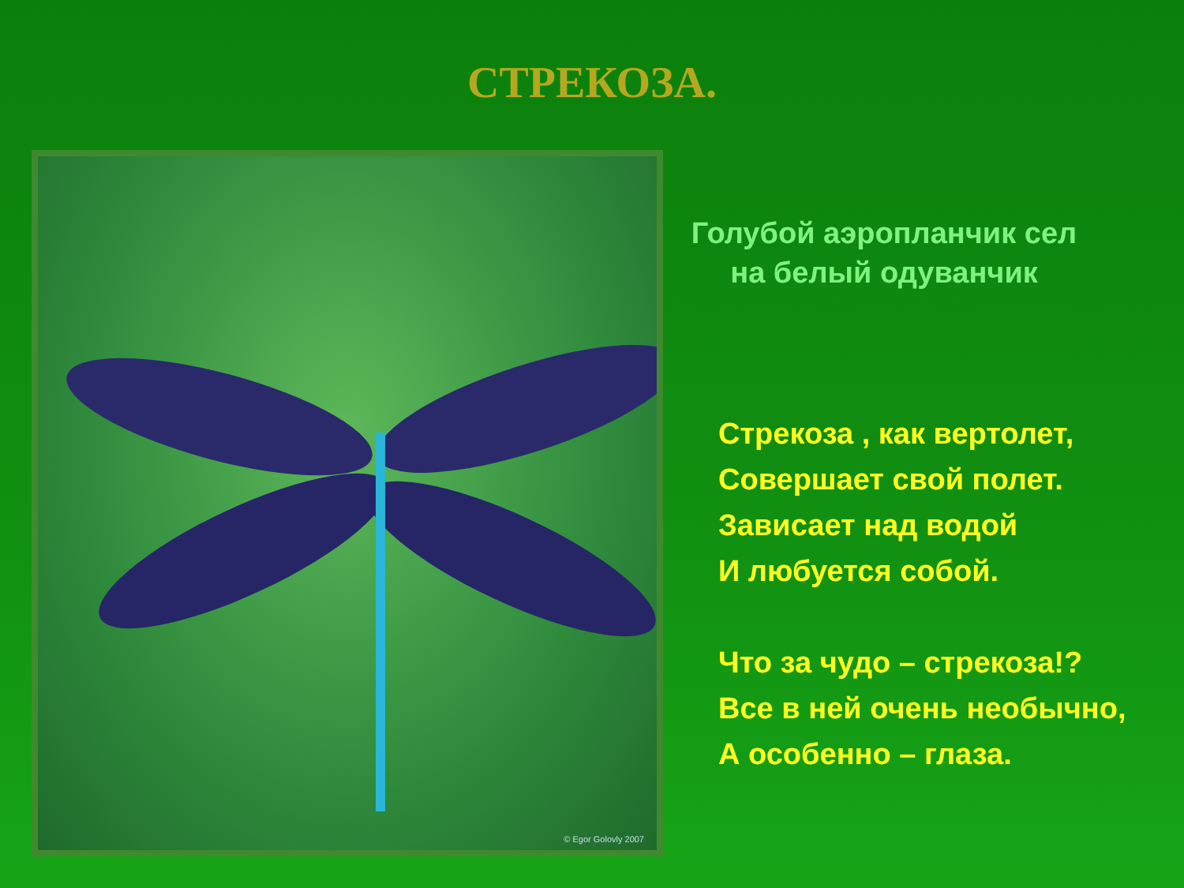СТРЕКОЗА.
© Egor Golovly 2007
Голубой аэропланчик сел
на белый одуванчик
Стрекоза , как вертолет,
Совершает свой полет.
Зависает над водой
И любуется собой.
Что за чудо – стрекоза!?
Все в ней очень необычно,
А особенно – глаза.